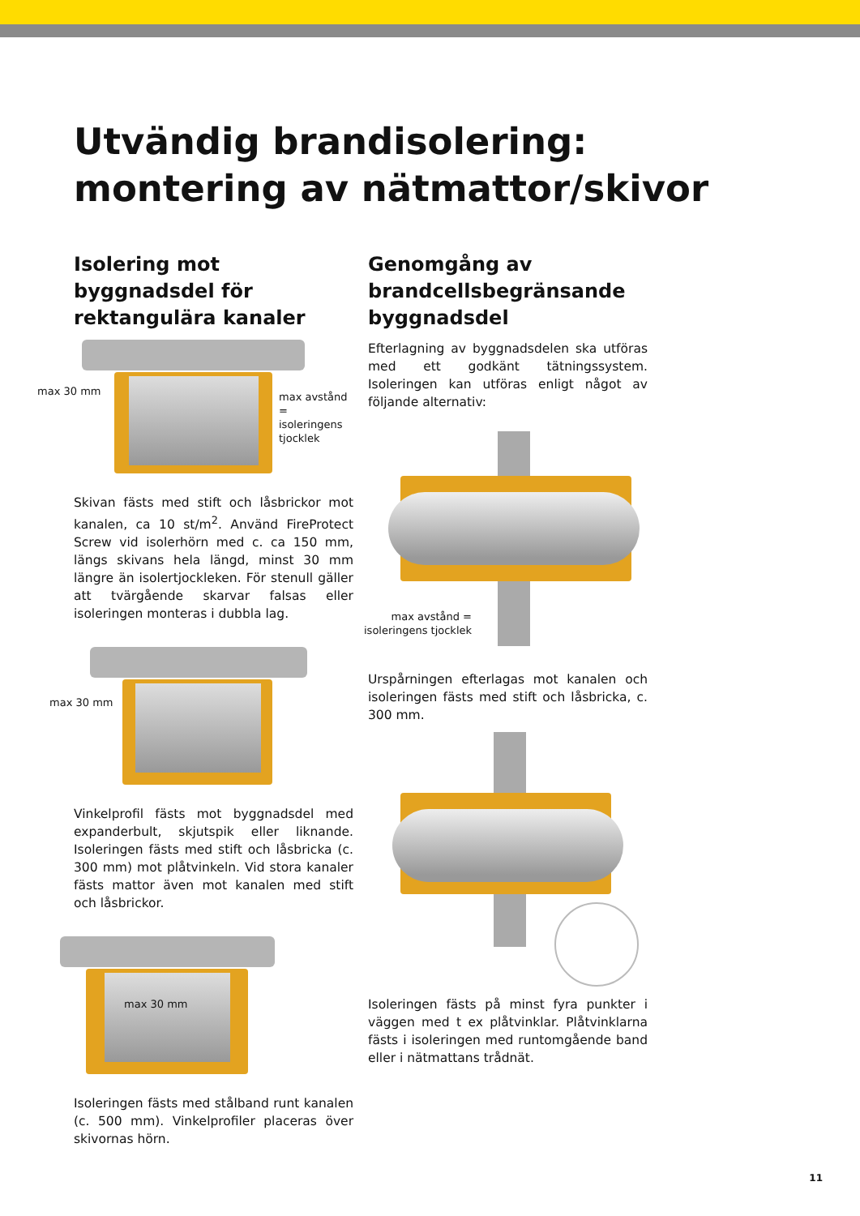Utvändig brandisolering:
montering av nätmattor/skivor
Isolering mot byggnadsdel för rektangulära kanaler
max 30 mm
max avstånd =
isoleringens
tjocklek
Skivan fästs med stift och låsbrickor mot kanalen, ca 10 st/m<sup>2</sup>. Använd FireProtect Screw vid isolerhörn med c. ca 150 mm, längs skivans hela längd, minst 30 mm längre än isolertjockleken. För stenull gäller att tvärgående skarvar falsas eller isoleringen monteras i dubbla lag.
max 30 mm
Vinkelprofil fästs mot byggnadsdel med expanderbult, skjutspik eller liknande. Isoleringen fästs med stift och låsbricka (c. 300 mm) mot plåtvinkeln. Vid stora kanaler fästs mattor även mot kanalen med stift och låsbrickor.
max 30 mm
Isoleringen fästs med stålband runt kanalen (c. 500 mm). Vinkelprofiler placeras över skivornas hörn.
Genomgång av brandcells­begränsande byggnadsdel
Efterlagning av byggnadsdelen ska utföras med ett godkänt tätningssystem. Isoleringen kan utföras enligt något av följande alternativ:
max avstånd =
isoleringens tjocklek
Urspårningen efterlagas mot kanalen och isoleringen fästs med stift och låsbricka, c. 300 mm.
Isoleringen fästs på minst fyra punkter i väggen med t ex plåtvinklar. Plåtvinklarna fästs i isoleringen med runtomgående band eller i nätmattans trådnät.
11